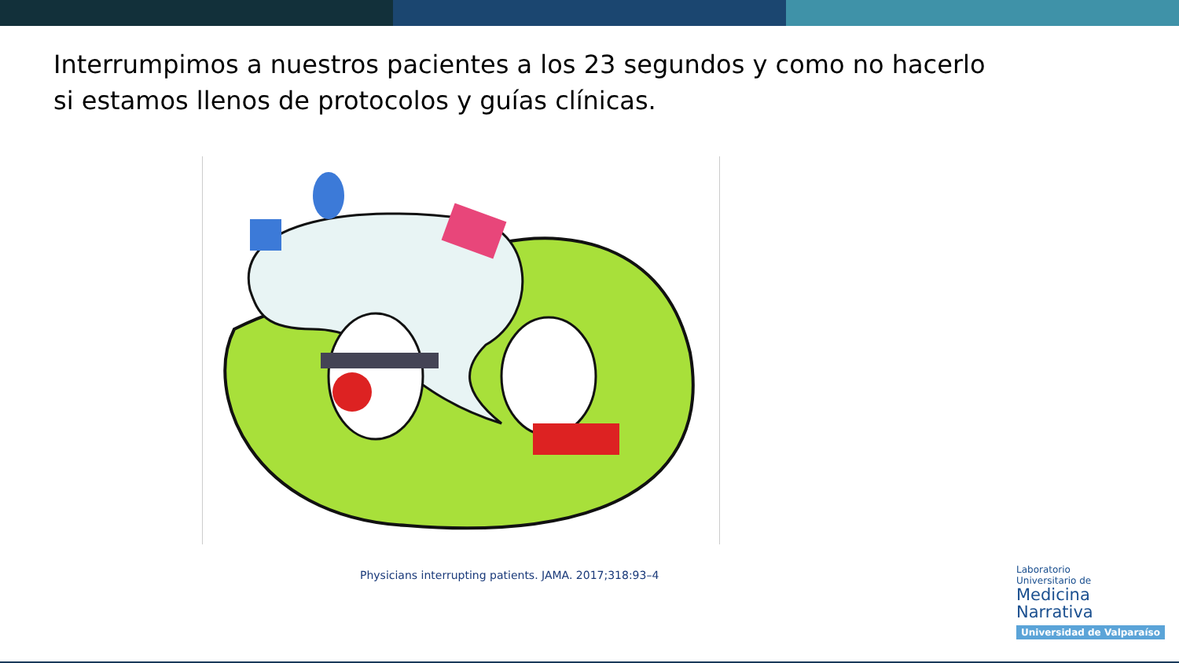Interrumpimos a nuestros pacientes a los 23 segundos y como no hacerlo si estamos llenos de protocolos y guías clínicas.
Physicians interrupting patients. JAMA. 2017;318:93–4
Laboratorio
Universitario de
Medicina
Narrativa
Universidad de Valparaíso